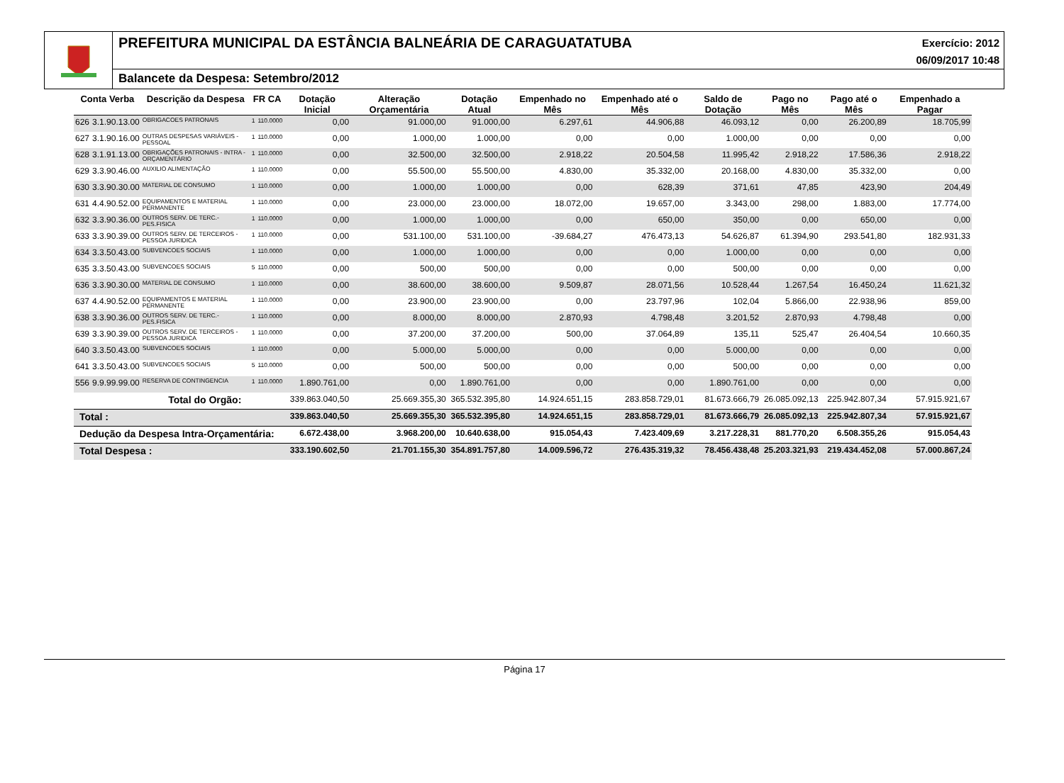PREFEITURA MUNICIPAL DA ESTÂNCIA BALNEÁRIA DE CARAGUATATUBA
Exercício: 2012
06/09/2017 10:48
Balancete da Despesa: Setembro/2012
| Conta Verba | | Descrição da Despesa | FR CA | | Dotação Inicial | Alteração Orçamentária | Dotação Atual | Empenhado no Mês | Empenhado até o Mês | Saldo de Dotação | Pago no Mês | Pago até o Mês | Empenhado a Pagar |
| --- | --- | --- | --- | --- | --- | --- | --- | --- | --- | --- | --- | --- | --- |
| 626 | 3.1.90.13.00 | OBRIGACOES PATRONAIS | 1 | 110.0000 | 0,00 | 91.000,00 | 91.000,00 | 6.297,61 | 44.906,88 | 46.093,12 | 0,00 | 26.200,89 | 18.705,99 |
| 627 | 3.1.90.16.00 | OUTRAS DESPESAS VARIÁVEIS - PESSOAL | 1 | 110.0000 | 0,00 | 1.000,00 | 1.000,00 | 0,00 | 0,00 | 1.000,00 | 0,00 | 0,00 | 0,00 |
| 628 | 3.1.91.13.00 | OBRIGAÇÕES PATRONAIS - INTRA - ORÇAMENTÁRIO | 1 | 110.0000 | 0,00 | 32.500,00 | 32.500,00 | 2.918,22 | 20.504,58 | 11.995,42 | 2.918,22 | 17.586,36 | 2.918,22 |
| 629 | 3.3.90.46.00 | AUXILIO ALIMENTAÇÃO | 1 | 110.0000 | 0,00 | 55.500,00 | 55.500,00 | 4.830,00 | 35.332,00 | 20.168,00 | 4.830,00 | 35.332,00 | 0,00 |
| 630 | 3.3.90.30.00 | MATERIAL DE CONSUMO | 1 | 110.0000 | 0,00 | 1.000,00 | 1.000,00 | 0,00 | 628,39 | 371,61 | 47,85 | 423,90 | 204,49 |
| 631 | 4.4.90.52.00 | EQUIPAMENTOS E MATERIAL PERMANENTE | 1 | 110.0000 | 0,00 | 23.000,00 | 23.000,00 | 18.072,00 | 19.657,00 | 3.343,00 | 298,00 | 1.883,00 | 17.774,00 |
| 632 | 3.3.90.36.00 | OUTROS SERV. DE TERC.-PES.FISICA | 1 | 110.0000 | 0,00 | 1.000,00 | 1.000,00 | 0,00 | 650,00 | 350,00 | 0,00 | 650,00 | 0,00 |
| 633 | 3.3.90.39.00 | OUTROS SERV. DE TERCEIROS - PESSOA JURIDICA | 1 | 110.0000 | 0,00 | 531.100,00 | 531.100,00 | -39.684,27 | 476.473,13 | 54.626,87 | 61.394,90 | 293.541,80 | 182.931,33 |
| 634 | 3.3.50.43.00 | SUBVENCOES SOCIAIS | 1 | 110.0000 | 0,00 | 1.000,00 | 1.000,00 | 0,00 | 0,00 | 1.000,00 | 0,00 | 0,00 | 0,00 |
| 635 | 3.3.50.43.00 | SUBVENCOES SOCIAIS | 5 | 110.0000 | 0,00 | 500,00 | 500,00 | 0,00 | 0,00 | 500,00 | 0,00 | 0,00 | 0,00 |
| 636 | 3.3.90.30.00 | MATERIAL DE CONSUMO | 1 | 110.0000 | 0,00 | 38.600,00 | 38.600,00 | 9.509,87 | 28.071,56 | 10.528,44 | 1.267,54 | 16.450,24 | 11.621,32 |
| 637 | 4.4.90.52.00 | EQUIPAMENTOS E MATERIAL PERMANENTE | 1 | 110.0000 | 0,00 | 23.900,00 | 23.900,00 | 0,00 | 23.797,96 | 102,04 | 5.866,00 | 22.938,96 | 859,00 |
| 638 | 3.3.90.36.00 | OUTROS SERV. DE TERC.-PES.FISICA | 1 | 110.0000 | 0,00 | 8.000,00 | 8.000,00 | 2.870,93 | 4.798,48 | 3.201,52 | 2.870,93 | 4.798,48 | 0,00 |
| 639 | 3.3.90.39.00 | OUTROS SERV. DE TERCEIROS - PESSOA JURIDICA | 1 | 110.0000 | 0,00 | 37.200,00 | 37.200,00 | 500,00 | 37.064,89 | 135,11 | 525,47 | 26.404,54 | 10.660,35 |
| 640 | 3.3.50.43.00 | SUBVENCOES SOCIAIS | 1 | 110.0000 | 0,00 | 5.000,00 | 5.000,00 | 0,00 | 0,00 | 5.000,00 | 0,00 | 0,00 | 0,00 |
| 641 | 3.3.50.43.00 | SUBVENCOES SOCIAIS | 5 | 110.0000 | 0,00 | 500,00 | 500,00 | 0,00 | 0,00 | 500,00 | 0,00 | 0,00 | 0,00 |
| 556 | 9.9.99.99.00 | RESERVA DE CONTINGENCIA | 1 | 110.0000 | 1.890.761,00 | 0,00 | 1.890.761,00 | 0,00 | 0,00 | 1.890.761,00 | 0,00 | 0,00 | 0,00 |
| Total do Orgão: | | | | | 339.863.040,50 | 25.669.355,30 | 365.532.395,80 | 14.924.651,15 | 283.858.729,01 | 81.673.666,79 | 26.085.092,13 | 225.942.807,34 | 57.915.921,67 |
| Total : | | | | | 339.863.040,50 | 25.669.355,30 | 365.532.395,80 | 14.924.651,15 | 283.858.729,01 | 81.673.666,79 | 26.085.092,13 | 225.942.807,34 | 57.915.921,67 |
| Dedução da Despesa Intra-Orçamentária: | | | | | 6.672.438,00 | 3.968.200,00 | 10.640.638,00 | 915.054,43 | 7.423.409,69 | 3.217.228,31 | 881.770,20 | 6.508.355,26 | 915.054,43 |
| Total Despesa : | | | | | 333.190.602,50 | 21.701.155,30 | 354.891.757,80 | 14.009.596,72 | 276.435.319,32 | 78.456.438,48 | 25.203.321,93 | 219.434.452,08 | 57.000.867,24 |
Página 17